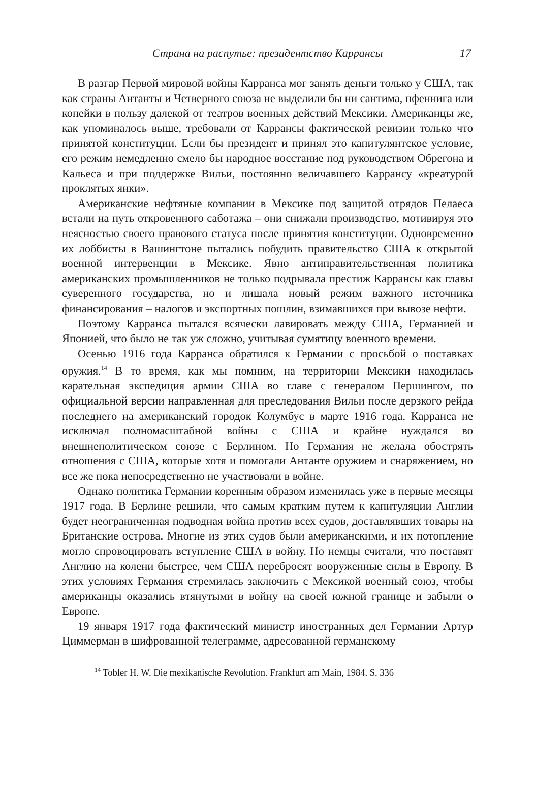Страна на распутье: президентство Каррансы 17
В разгар Первой мировой войны Карранса мог занять деньги только у США, так как страны Антанты и Четверного союза не выделили бы ни сантима, пфеннига или копейки в пользу далекой от театров военных действий Мексики. Американцы же, как упоминалось выше, требовали от Каррансы фактической ревизии только что принятой конституции. Если бы президент и принял это капитулянтское условие, его режим немедленно смело бы народное восстание под руководством Обрегона и Кальеса и при поддержке Вильи, постоянно величавшего Каррансу «креатурой проклятых янки».
Американские нефтяные компании в Мексике под защитой отрядов Пелаеса встали на путь откровенного саботажа – они снижали производство, мотивируя это неясностью своего правового статуса после принятия конституции. Одновременно их лоббисты в Вашингтоне пытались побудить правительство США к открытой военной интервенции в Мексике. Явно антиправительственная политика американских промышленников не только подрывала престиж Каррансы как главы суверенного государства, но и лишала новый режим важного источника финансирования – налогов и экспортных пошлин, взимавшихся при вывозе нефти.
Поэтому Карранса пытался всячески лавировать между США, Германией и Японией, что было не так уж сложно, учитывая сумятицу военного времени.
Осенью 1916 года Карранса обратился к Германии с просьбой о поставках оружия.<sup>14</sup> В то время, как мы помним, на территории Мексики находилась карательная экспедиция армии США во главе с генералом Першингом, по официальной версии направленная для преследования Вильи после дерзкого рейда последнего на американский городок Колумбус в марте 1916 года. Карранса не исключал полномасштабной войны с США и крайне нуждался во внешнеполитическом союзе с Берлином. Но Германия не желала обострять отношения с США, которые хотя и помогали Антанте оружием и снаряжением, но все же пока непосредственно не участвовали в войне.
Однако политика Германии коренным образом изменилась уже в первые месяцы 1917 года. В Берлине решили, что самым кратким путем к капитуляции Англии будет неограниченная подводная война против всех судов, доставлявших товары на Британские острова. Многие из этих судов были американскими, и их потопление могло спровоцировать вступление США в войну. Но немцы считали, что поставят Англию на колени быстрее, чем США перебросят вооруженные силы в Европу. В этих условиях Германия стремилась заключить с Мексикой военный союз, чтобы американцы оказались втянутыми в войну на своей южной границе и забыли о Европе.
19 января 1917 года фактический министр иностранных дел Германии Артур Циммерман в шифрованной телеграмме, адресованной германскому
<sup>14</sup> Tobler H. W. Die mexikanische Revolution. Frankfurt am Main, 1984. S. 336